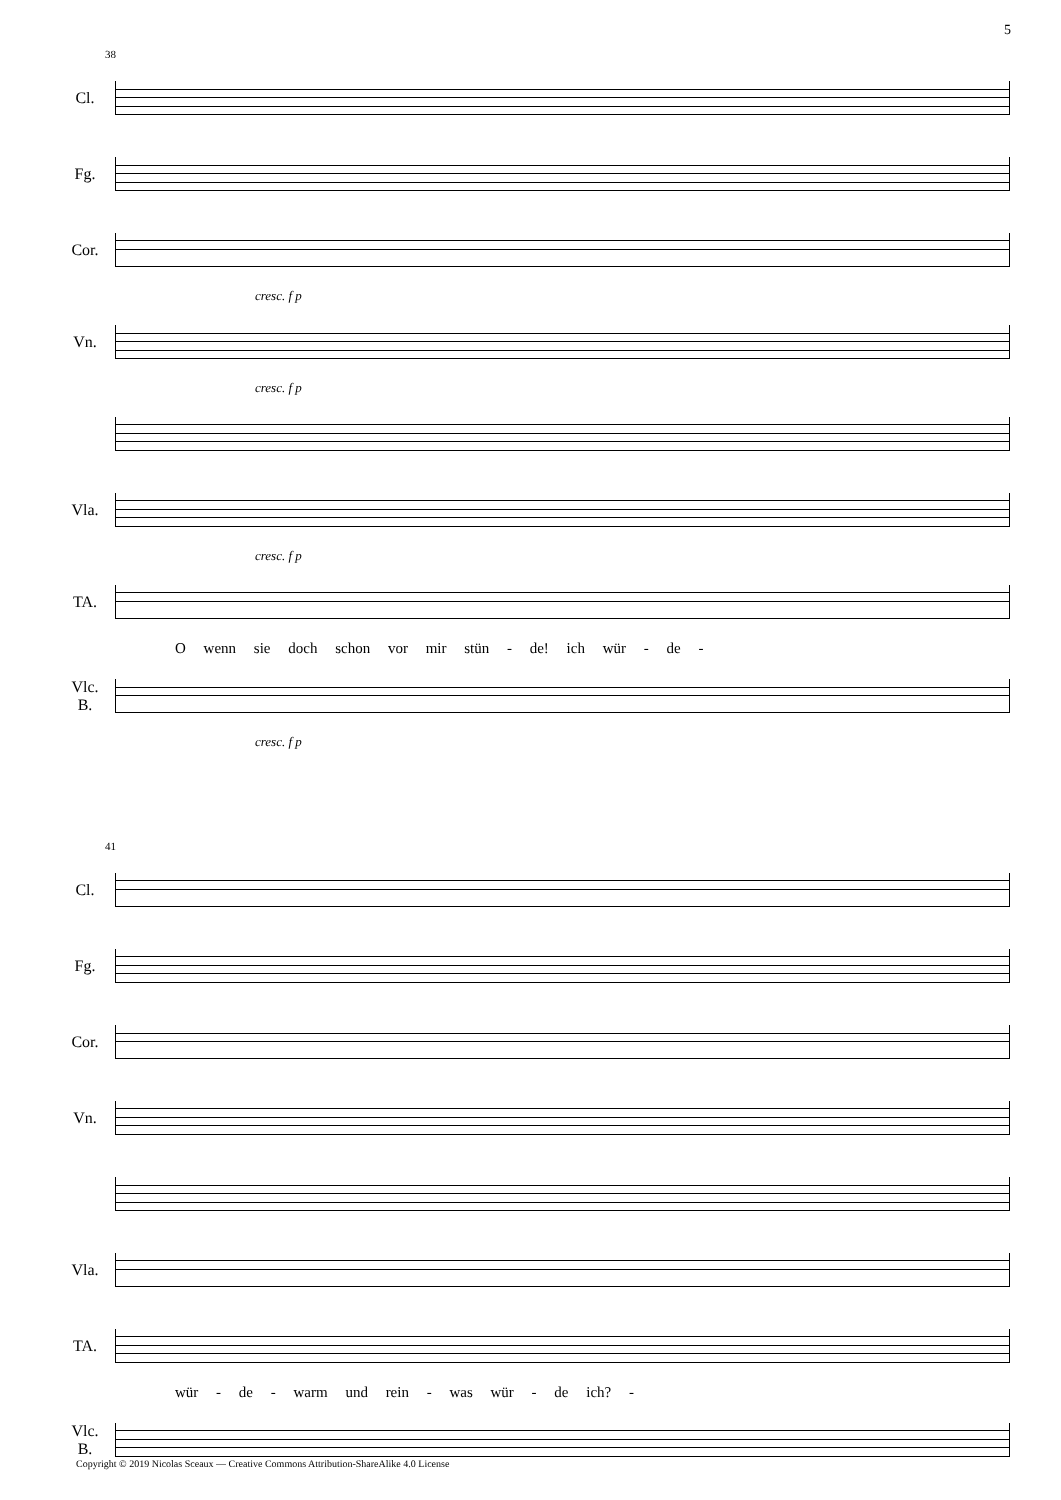5
38
Cl.
Fg.
Cor.
cresc. f p
Vn.
cresc. f p
Vla.
cresc. f p
TA.
O wenn sie doch schon vor mir stün - de! ich wür - de -
Vlc.
B.
cresc. f p
41
Cl.
Fg.
Cor.
Vn.
Vla.
TA.
wür - de - warm und rein - was wür - de ich? -
Vlc.
B.
Copyright © 2019 Nicolas Sceaux — Creative Commons Attribution-ShareAlike 4.0 License